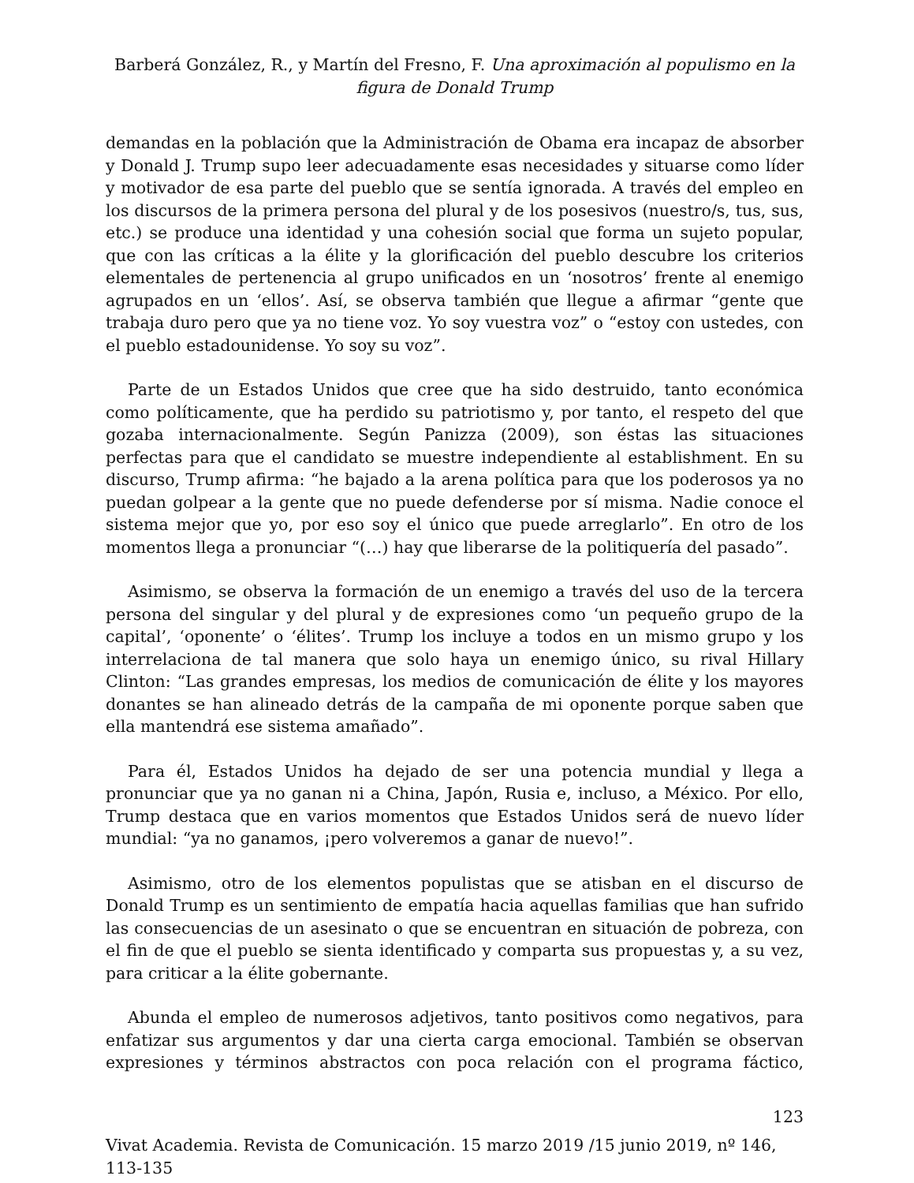Barberá González, R., y Martín del Fresno, F. Una aproximación al populismo en la figura de Donald Trump
demandas en la población que la Administración de Obama era incapaz de absorber y Donald J. Trump supo leer adecuadamente esas necesidades y situarse como líder y motivador de esa parte del pueblo que se sentía ignorada. A través del empleo en los discursos de la primera persona del plural y de los posesivos (nuestro/s, tus, sus, etc.) se produce una identidad y una cohesión social que forma un sujeto popular, que con las críticas a la élite y la glorificación del pueblo descubre los criterios elementales de pertenencia al grupo unificados en un ‘nosotros’ frente al enemigo agrupados en un ‘ellos’. Así, se observa también que llegue a afirmar “gente que trabaja duro pero que ya no tiene voz. Yo soy vuestra voz” o “estoy con ustedes, con el pueblo estadounidense. Yo soy su voz”.
Parte de un Estados Unidos que cree que ha sido destruido, tanto económica como políticamente, que ha perdido su patriotismo y, por tanto, el respeto del que gozaba internacionalmente. Según Panizza (2009), son éstas las situaciones perfectas para que el candidato se muestre independiente al establishment. En su discurso, Trump afirma: “he bajado a la arena política para que los poderosos ya no puedan golpear a la gente que no puede defenderse por sí misma. Nadie conoce el sistema mejor que yo, por eso soy el único que puede arreglarlo”. En otro de los momentos llega a pronunciar “(…) hay que liberarse de la politiquería del pasado”.
Asimismo, se observa la formación de un enemigo a través del uso de la tercera persona del singular y del plural y de expresiones como ‘un pequeño grupo de la capital’, ‘oponente’ o ‘élites’. Trump los incluye a todos en un mismo grupo y los interrelaciona de tal manera que solo haya un enemigo único, su rival Hillary Clinton: “Las grandes empresas, los medios de comunicación de élite y los mayores donantes se han alineado detrás de la campaña de mi oponente porque saben que ella mantendrá ese sistema amañado”.
Para él, Estados Unidos ha dejado de ser una potencia mundial y llega a pronunciar que ya no ganan ni a China, Japón, Rusia e, incluso, a México. Por ello, Trump destaca que en varios momentos que Estados Unidos será de nuevo líder mundial: “ya no ganamos, ¡pero volveremos a ganar de nuevo!”.
Asimismo, otro de los elementos populistas que se atisban en el discurso de Donald Trump es un sentimiento de empatía hacia aquellas familias que han sufrido las consecuencias de un asesinato o que se encuentran en situación de pobreza, con el fin de que el pueblo se sienta identificado y comparta sus propuestas y, a su vez, para criticar a la élite gobernante.
Abunda el empleo de numerosos adjetivos, tanto positivos como negativos, para enfatizar sus argumentos y dar una cierta carga emocional. También se observan expresiones y términos abstractos con poca relación con el programa fáctico,
123
Vivat Academia. Revista de Comunicación. 15 marzo 2019 /15 junio 2019, nº 146, 113-135